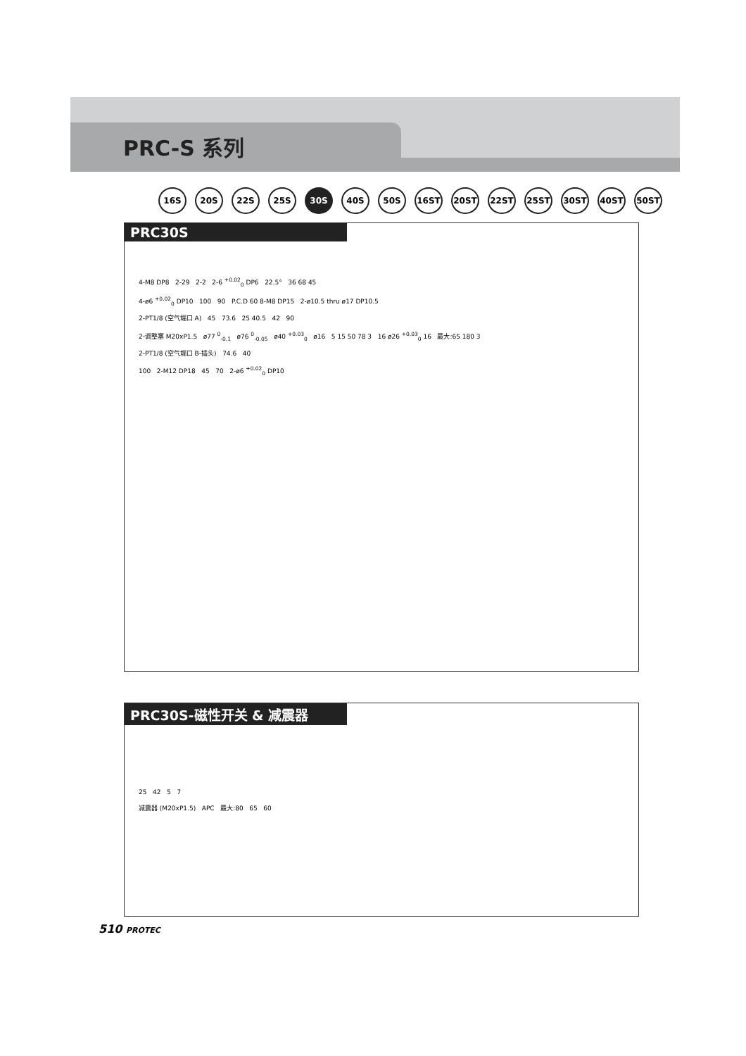PRC-S 系列
16S 20S 22S 25S 30S 40S 50S 16ST 20ST 22ST 25ST 30ST 40ST 50ST
PRC30S
4-M8 DP8 2-29 2-2 2-6 <sup>+0.02</sup><sub>0</sub> DP6 22.5° 36 68 45
4-ø6 <sup>+0.02</sup><sub>0</sub> DP10 100 90 P.C.D 60 8-M8 DP15 2-ø10.5 thru ø17 DP10.5
2-PT1/8 (空气端口 A) 45 73.6 25 40.5 42 90
2-调整塞 M20xP1.5 ø77 <sup>0</sup><sub>-0.1</sub> ø76 <sup>0</sup><sub>-0.05</sub> ø40 <sup>+0.03</sup><sub>0</sub> ø16 5 15 50 78 3 16 ø26 <sup>+0.03</sup><sub>0</sub> 16 最大:65 180 3
2-PT1/8 (空气端口 B-插头) 74.6 40
100 2-M12 DP18 45 70 2-ø6 <sup>+0.02</sup><sub>0</sub> DP10
PRC30S-磁性开关 & 减震器
25 42 5 7
减震器 (M20xP1.5) APC 最大:80 65 60
510 PROTEC